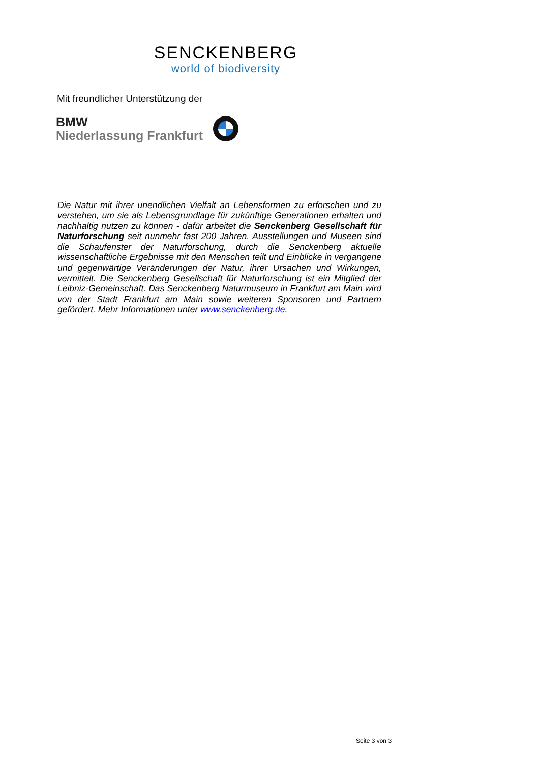SENCKENBERG
world of biodiversity
Mit freundlicher Unterstützung der
BMW
Niederlassung Frankfurt
Die Natur mit ihrer unendlichen Vielfalt an Lebensformen zu erforschen und zu verstehen, um sie als Lebensgrundlage für zukünftige Generationen erhalten und nachhaltig nutzen zu können - dafür arbeitet die Senckenberg Gesellschaft für Naturforschung seit nunmehr fast 200 Jahren. Ausstellungen und Museen sind die Schaufenster der Naturforschung, durch die Senckenberg aktuelle wissenschaftliche Ergebnisse mit den Menschen teilt und Einblicke in vergangene und gegenwärtige Veränderungen der Natur, ihrer Ursachen und Wirkungen, vermittelt. Die Senckenberg Gesellschaft für Naturforschung ist ein Mitglied der Leibniz-Gemeinschaft. Das Senckenberg Naturmuseum in Frankfurt am Main wird von der Stadt Frankfurt am Main sowie weiteren Sponsoren und Partnern gefördert. Mehr Informationen unter www.senckenberg.de.
Seite 3 von 3